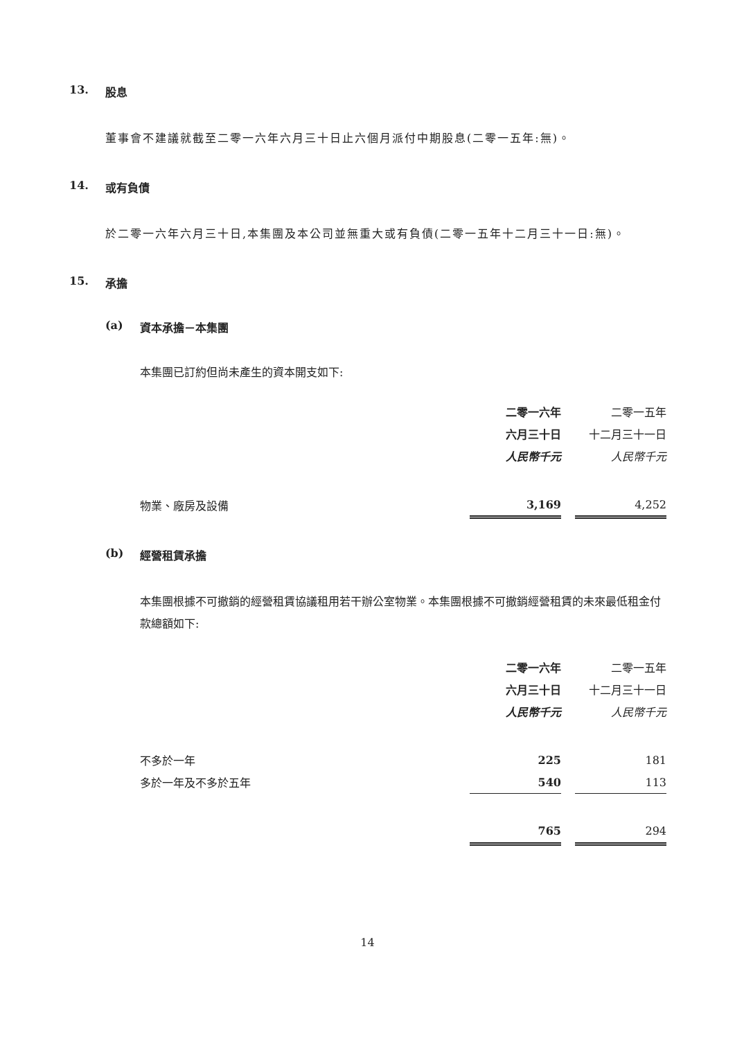13. 股息
董事會不建議就截至二零一六年六月三十日止六個月派付中期股息(二零一五年:無)。
14. 或有負債
於二零一六年六月三十日,本集團及本公司並無重大或有負債(二零一五年十二月三十一日:無)。
15. 承擔
(a) 資本承擔－本集團
本集團已訂約但尚未產生的資本開支如下:
| | 二零一六年 | | 二零一五年 |
| | 六月三十日 | | 十二月三十一日 |
| | 人民幣千元 | | 人民幣千元 |
| 物業、廠房及設備 | 3,169 | | 4,252 |
(b) 經營租賃承擔
本集團根據不可撤銷的經營租賃協議租用若干辦公室物業。本集團根據不可撤銷經營租賃的未來最低租金付款總額如下:
| | 二零一六年 | | 二零一五年 |
| | 六月三十日 | | 十二月三十一日 |
| | 人民幣千元 | | 人民幣千元 |
| 不多於一年 | 225 | | 181 |
| 多於一年及不多於五年 | 540 | | 113 |
| | 765 | | 294 |
14